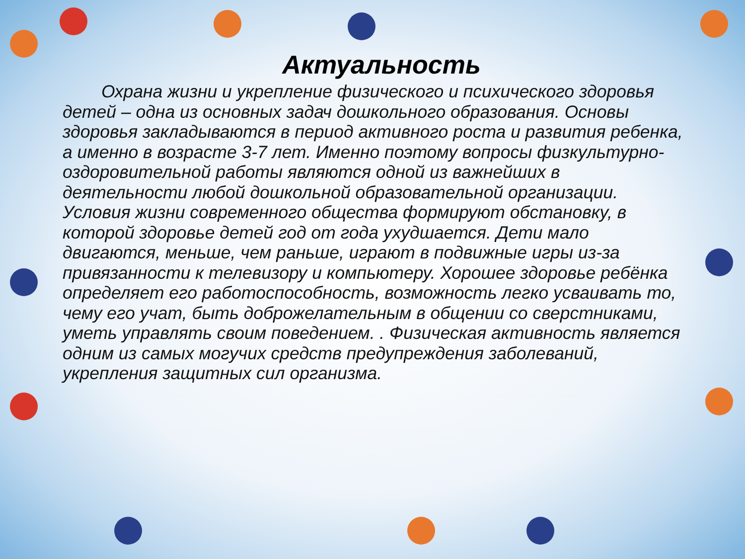Актуальность
Охрана жизни и укрепление физического и психического здоровья детей – одна из основных задач дошкольного образования. Основы здоровья закладываются в период активного роста и развития ребенка, а именно в возрасте 3-7 лет. Именно поэтому вопросы физкультурно- оздоровительной работы являются одной из важнейших в деятельности любой дошкольной образовательной организации. Условия жизни современного общества формируют обстановку, в которой здоровье детей год от года ухудшается. Дети мало двигаются, меньше, чем раньше, играют в подвижные игры из-за привязанности к телевизору и компьютеру. Хорошее здоровье ребёнка определяет его работоспособность, возможность легко усваивать то, чему его учат, быть доброжелательным в общении со сверстниками, уметь управлять своим поведением. . Физическая активность является одним из самых могучих средств предупреждения заболеваний, укрепления защитных сил организма.